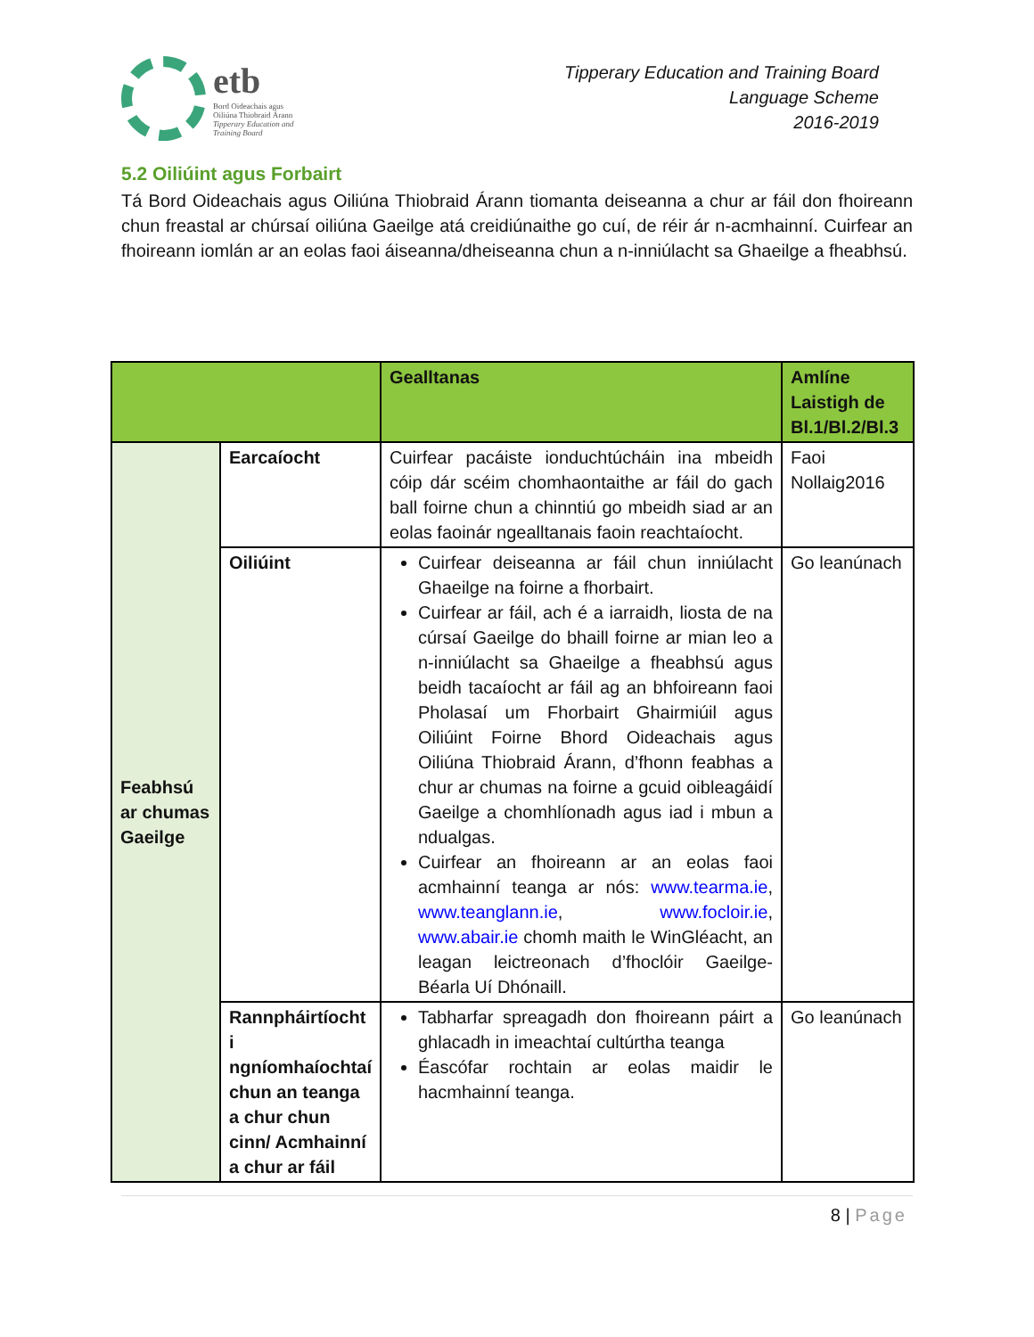etb
Bord Oideachais agus
Oiliúna Thiobraid Árann
Tipperary Education and
Training Board
Tipperary Education and Training Board
Language Scheme
2016-2019
5.2 Oiliúint agus Forbairt
Tá Bord Oideachais agus Oiliúna Thiobraid Árann tiomanta deiseanna a chur ar fáil don fhoireann chun freastal ar chúrsaí oiliúna Gaeilge atá creidiúnaithe go cuí, de réir ár n-acmhainní. Cuirfear an fhoireann iomlán ar an eolas faoi áiseanna/dheiseanna chun a n-inniúlacht sa Ghaeilge a fheabhsú.
| | | Gealltanas | Amlíne Laistigh de Bl.1/Bl.2/Bl.3 |
| Feabhsú ar chumas Gaeilge | Earcaíocht | Cuirfear pacáiste ionduchtúcháin ina mbeidh cóip dár scéim chomhaontaithe ar fáil do gach ball foirne chun a chinntiú go mbeidh siad ar an eolas faoinár ngealltanais faoin reachtaíocht. | Faoi Nollaig2016 |
| | Oiliúint | Cuirfear deiseanna ar fáil chun inniúlacht Ghaeilge na foirne a fhorbairt. Cuirfear ar fáil, ach é a iarraidh, liosta de na cúrsaí Gaeilge do bhaill foirne ar mian leo a n-inniúlacht sa Ghaeilge a fheabhsú agus beidh tacaíocht ar fáil ag an bhfoireann faoi Pholasaí um Fhorbairt Ghairmiúil agus Oiliúint Foirne Bhord Oideachais agus Oiliúna Thiobraid Árann, d’fhonn feabhas a chur ar chumas na foirne a gcuid oibleagáidí Gaeilge a chomhlíonadh agus iad i mbun a ndualgas. Cuirfear an fhoireann ar an eolas faoi acmhainní teanga ar nós: www.tearma.ie , www.teanglann.ie , www.focloir.ie , www.abair.ie chomh maith le WinGléacht, an leagan leictreonach d’fhoclóir Gaeilge-Béarla Uí Dhónaill. | Go leanúnach |
| | Rannpháirtíocht i ngníomhaíochtaí chun an teanga a chur chun cinn/ Acmhainní a chur ar fáil | Tabharfar spreagadh don fhoireann páirt a ghlacadh in imeachtaí cultúrtha teanga Éascófar rochtain ar eolas maidir le hacmhainní teanga. | Go leanúnach |
8 | Page